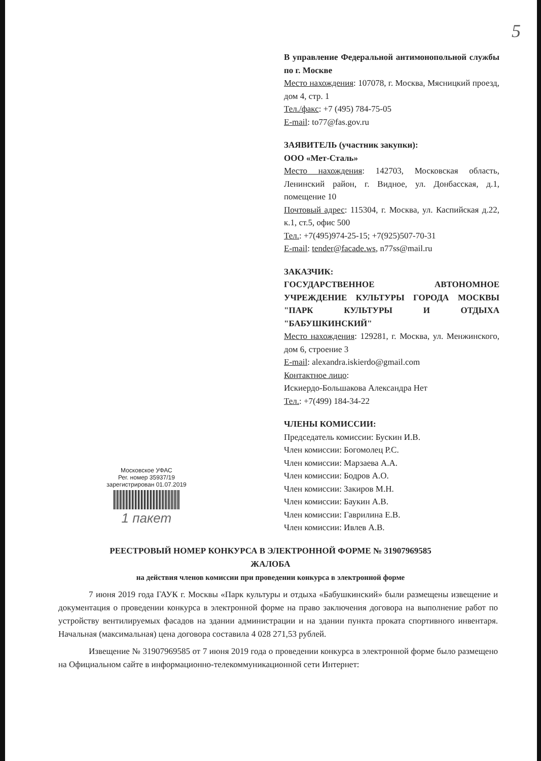5
В управление Федеральной антимонопольной службы по г. Москве
Место нахождения: 107078, г. Москва, Мясницкий проезд, дом 4, стр. 1
Тел./факс: +7 (495) 784-75-05
E-mail: to77@fas.gov.ru
ЗАЯВИТЕЛЬ (участник закупки):
ООО «Мет-Сталь»
Место нахождения: 142703, Московская область, Ленинский район, г. Видное, ул. Донбасская, д.1, помещение 10
Почтовый адрес: 115304, г. Москва, ул. Каспийская д.22, к.1, ст.5, офис 500
Тел.: +7(495)974-25-15; +7(925)507-70-31
E-mail: tender@facade.ws, n77ss@mail.ru
ЗАКАЗЧИК:
ГОСУДАРСТВЕННОЕ АВТОНОМНОЕ УЧРЕЖДЕНИЕ КУЛЬТУРЫ ГОРОДА МОСКВЫ "ПАРК КУЛЬТУРЫ И ОТДЫХА "БАБУШКИНСКИЙ"
Место нахождения: 129281, г. Москва, ул. Менжинского, дом 6, строение 3
E-mail: alexandra.iskierdo@gmail.com
Контактное лицо:
Искиердо-Большакова Александра Нет
Тел.: +7(499) 184-34-22
ЧЛЕНЫ КОМИССИИ:
Председатель комиссии: Бускин И.В.
Член комиссии: Богомолец Р.С.
Член комиссии: Марзаева А.А.
Член комиссии: Бодров А.О.
Член комиссии: Закиров М.Н.
Член комиссии: Баукин А.В.
Член комиссии: Гаврилина Е.В.
Член комиссии: Ивлев А.В.
Московское УФАС
Рег. номер 35937/19
зарегистрирован 01.07.2019
1 пакет
РЕЕСТРОВЫЙ НОМЕР КОНКУРСА В ЭЛЕКТРОННОЙ ФОРМЕ № 31907969585
ЖАЛОБА
на действия членов комиссии при проведении конкурса в электронной форме
7 июня 2019 года ГАУК г. Москвы «Парк культуры и отдыха «Бабушкинский» были размещены извещение и документация о проведении конкурса в электронной форме на право заключения договора на выполнение работ по устройству вентилируемых фасадов на здании администрации и на здании пункта проката спортивного инвентаря. Начальная (максимальная) цена договора составила 4 028 271,53 рублей.
Извещение № 31907969585 от 7 июня 2019 года о проведении конкурса в электронной форме было размещено на Официальном сайте в информационно-телекоммуникационной сети Интернет: